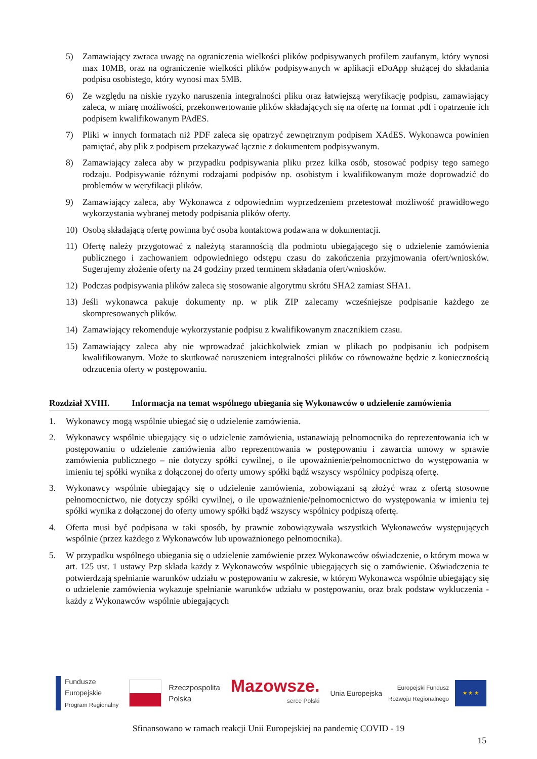5) Zamawiający zwraca uwagę na ograniczenia wielkości plików podpisywanych profilem zaufanym, który wynosi max 10MB, oraz na ograniczenie wielkości plików podpisywanych w aplikacji eDoApp służącej do składania podpisu osobistego, który wynosi max 5MB.
6) Ze względu na niskie ryzyko naruszenia integralności pliku oraz łatwiejszą weryfikację podpisu, zamawiający zaleca, w miarę możliwości, przekonwertowanie plików składających się na ofertę na format .pdf i opatrzenie ich podpisem kwalifikowanym PAdES.
7) Pliki w innych formatach niż PDF zaleca się opatrzyć zewnętrznym podpisem XAdES. Wykonawca powinien pamiętać, aby plik z podpisem przekazywać łącznie z dokumentem podpisywanym.
8) Zamawiający zaleca aby w przypadku podpisywania pliku przez kilka osób, stosować podpisy tego samego rodzaju. Podpisywanie różnymi rodzajami podpisów np. osobistym i kwalifikowanym może doprowadzić do problemów w weryfikacji plików.
9) Zamawiający zaleca, aby Wykonawca z odpowiednim wyprzedzeniem przetestował możliwość prawidłowego wykorzystania wybranej metody podpisania plików oferty.
10) Osobą składającą ofertę powinna być osoba kontaktowa podawana w dokumentacji.
11) Ofertę należy przygotować z należytą starannością dla podmiotu ubiegającego się o udzielenie zamówienia publicznego i zachowaniem odpowiedniego odstępu czasu do zakończenia przyjmowania ofert/wniosków. Sugerujemy złożenie oferty na 24 godziny przed terminem składania ofert/wniosków.
12) Podczas podpisywania plików zaleca się stosowanie algorytmu skrótu SHA2 zamiast SHA1.
13) Jeśli wykonawca pakuje dokumenty np. w plik ZIP zalecamy wcześniejsze podpisanie każdego ze skompresowanych plików.
14) Zamawiający rekomenduje wykorzystanie podpisu z kwalifikowanym znacznikiem czasu.
15) Zamawiający zaleca aby nie wprowadzać jakichkolwiek zmian w plikach po podpisaniu ich podpisem kwalifikowanym. Może to skutkować naruszeniem integralności plików co równoważne będzie z koniecznością odrzucenia oferty w postępowaniu.
Rozdział XVIII. Informacja na temat wspólnego ubiegania się Wykonawców o udzielenie zamówienia
1. Wykonawcy mogą wspólnie ubiegać się o udzielenie zamówienia.
2. Wykonawcy wspólnie ubiegający się o udzielenie zamówienia, ustanawiają pełnomocnika do reprezentowania ich w postępowaniu o udzielenie zamówienia albo reprezentowania w postępowaniu i zawarcia umowy w sprawie zamówienia publicznego – nie dotyczy spółki cywilnej, o ile upoważnienie/pełnomocnictwo do występowania w imieniu tej spółki wynika z dołączonej do oferty umowy spółki bądź wszyscy wspólnicy podpiszą ofertę.
3. Wykonawcy wspólnie ubiegający się o udzielenie zamówienia, zobowiązani są złożyć wraz z ofertą stosowne pełnomocnictwo, nie dotyczy spółki cywilnej, o ile upoważnienie/pełnomocnictwo do występowania w imieniu tej spółki wynika z dołączonej do oferty umowy spółki bądź wszyscy wspólnicy podpiszą ofertę.
4. Oferta musi być podpisana w taki sposób, by prawnie zobowiązywała wszystkich Wykonawców występujących wspólnie (przez każdego z Wykonawców lub upoważnionego pełnomocnika).
5. W przypadku wspólnego ubiegania się o udzielenie zamówienie przez Wykonawców oświadczenie, o którym mowa w art. 125 ust. 1 ustawy Pzp składa każdy z Wykonawców wspólnie ubiegających się o zamówienie. Oświadczenia te potwierdzają spełnianie warunków udziału w postępowaniu w zakresie, w którym Wykonawca wspólnie ubiegający się o udzielenie zamówienia wykazuje spełnianie warunków udziału w postępowaniu, oraz brak podstaw wykluczenia - każdy z Wykonawców wspólnie ubiegających
Fundusze
Europejskie
Program Regionalny
Rzeczpospolita
Polska
Mazowsze.
serce Polski
Unia Europejska
Europejski Fundusz
Rozwoju Regionalnego
★ ★ ★
Sfinansowano w ramach reakcji Unii Europejskiej na pandemię COVID - 19
15